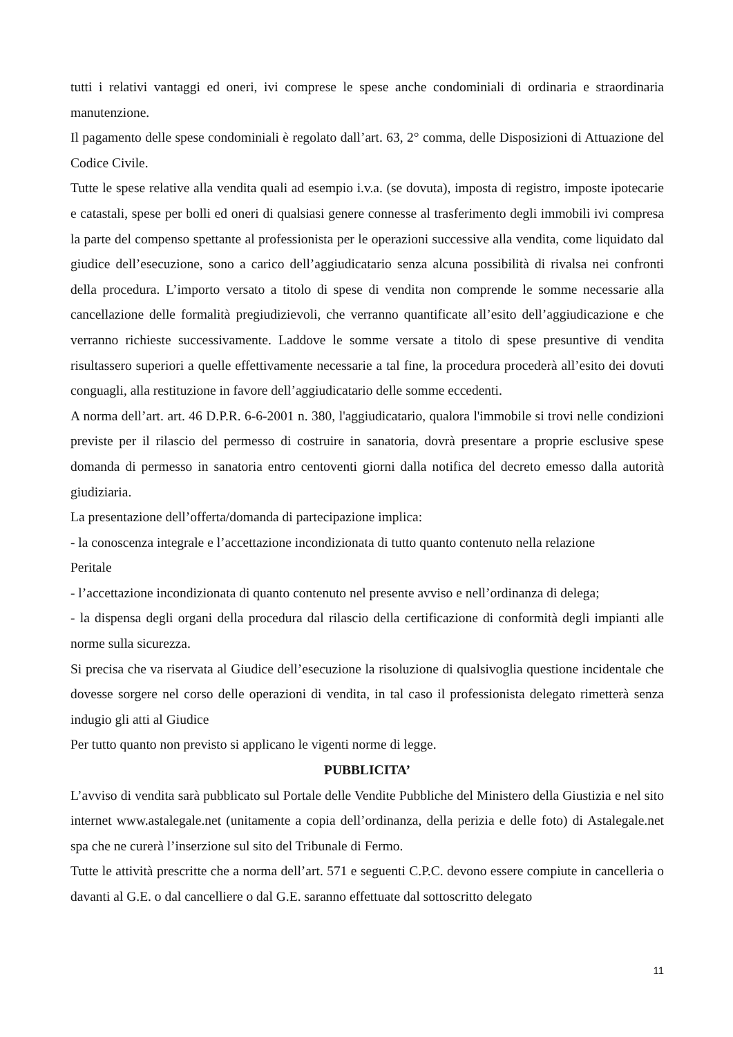tutti i relativi vantaggi ed oneri, ivi comprese le spese anche condominiali di ordinaria e straordinaria manutenzione.
Il pagamento delle spese condominiali è regolato dall’art. 63, 2° comma, delle Disposizioni di Attuazione del Codice Civile.
Tutte le spese relative alla vendita quali ad esempio i.v.a. (se dovuta), imposta di registro, imposte ipotecarie e catastali, spese per bolli ed oneri di qualsiasi genere connesse al trasferimento degli immobili ivi compresa la parte del compenso spettante al professionista per le operazioni successive alla vendita, come liquidato dal giudice dell’esecuzione, sono a carico dell’aggiudicatario senza alcuna possibilità di rivalsa nei confronti della procedura. L’importo versato a titolo di spese di vendita non comprende le somme necessarie alla cancellazione delle formalità pregiudizievoli, che verranno quantificate all’esito dell’aggiudicazione e che verranno richieste successivamente. Laddove le somme versate a titolo di spese presuntive di vendita risultassero superiori a quelle effettivamente necessarie a tal fine, la procedura procederà all’esito dei dovuti conguagli, alla restituzione in favore dell’aggiudicatario delle somme eccedenti.
A norma dell’art. art. 46 D.P.R. 6-6-2001 n. 380, l'aggiudicatario, qualora l'immobile si trovi nelle condizioni previste per il rilascio del permesso di costruire in sanatoria, dovrà presentare a proprie esclusive spese domanda di permesso in sanatoria entro centoventi giorni dalla notifica del decreto emesso dalla autorità giudiziaria.
La presentazione dell’offerta/domanda di partecipazione implica:
- la conoscenza integrale e l’accettazione incondizionata di tutto quanto contenuto nella relazione
Peritale
- l’accettazione incondizionata di quanto contenuto nel presente avviso e nell’ordinanza di delega;
- la dispensa degli organi della procedura dal rilascio della certificazione di conformità degli impianti alle norme sulla sicurezza.
Si precisa che va riservata al Giudice dell’esecuzione la risoluzione di qualsivoglia questione incidentale che dovesse sorgere nel corso delle operazioni di vendita, in tal caso il professionista delegato rimetterà senza indugio gli atti al Giudice
Per tutto quanto non previsto si applicano le vigenti norme di legge.
PUBBLICITA’
L’avviso di vendita sarà pubblicato sul Portale delle Vendite Pubbliche del Ministero della Giustizia e nel sito internet www.astalegale.net (unitamente a copia dell’ordinanza, della perizia e delle foto) di Astalegale.net spa che ne curerà l’inserzione sul sito del Tribunale di Fermo.
Tutte le attività prescritte che a norma dell’art. 571 e seguenti C.P.C. devono essere compiute in cancelleria o davanti al G.E. o dal cancelliere o dal G.E. saranno effettuate dal sottoscritto delegato
11